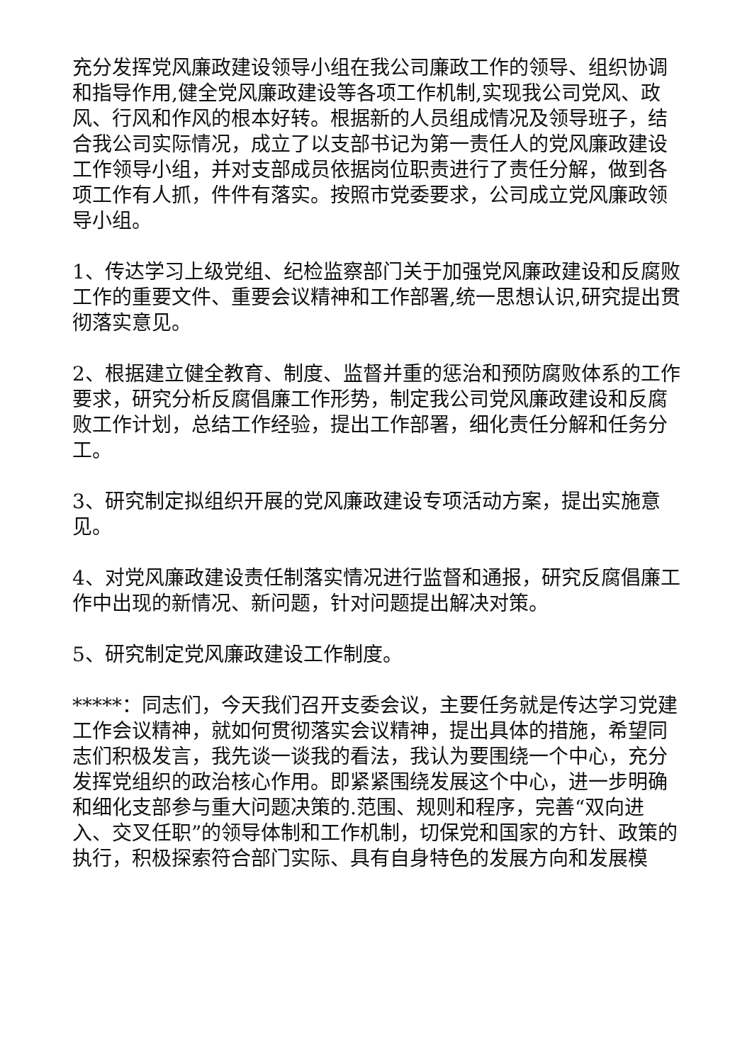充分发挥党风廉政建设领导小组在我公司廉政工作的领导、组织协调和指导作用,健全党风廉政建设等各项工作机制,实现我公司党风、政风、行风和作风的根本好转。根据新的人员组成情况及领导班子，结合我公司实际情况，成立了以支部书记为第一责任人的党风廉政建设工作领导小组，并对支部成员依据岗位职责进行了责任分解，做到各项工作有人抓，件件有落实。按照市党委要求，公司成立党风廉政领导小组。
1、传达学习上级党组、纪检监察部门关于加强党风廉政建设和反腐败工作的重要文件、重要会议精神和工作部署,统一思想认识,研究提出贯彻落实意见。
2、根据建立健全教育、制度、监督并重的惩治和预防腐败体系的工作要求，研究分析反腐倡廉工作形势，制定我公司党风廉政建设和反腐败工作计划，总结工作经验，提出工作部署，细化责任分解和任务分工。
3、研究制定拟组织开展的党风廉政建设专项活动方案，提出实施意见。
4、对党风廉政建设责任制落实情况进行监督和通报，研究反腐倡廉工作中出现的新情况、新问题，针对问题提出解决对策。
5、研究制定党风廉政建设工作制度。
*****：同志们，今天我们召开支委会议，主要任务就是传达学习党建工作会议精神，就如何贯彻落实会议精神，提出具体的措施，希望同志们积极发言，我先谈一谈我的看法，我认为要围绕一个中心，充分发挥党组织的政治核心作用。即紧紧围绕发展这个中心，进一步明确和细化支部参与重大问题决策的.范围、规则和程序，完善“双向进入、交叉任职”的领导体制和工作机制，切保党和国家的方针、政策的执行，积极探索符合部门实际、具有自身特色的发展方向和发展模